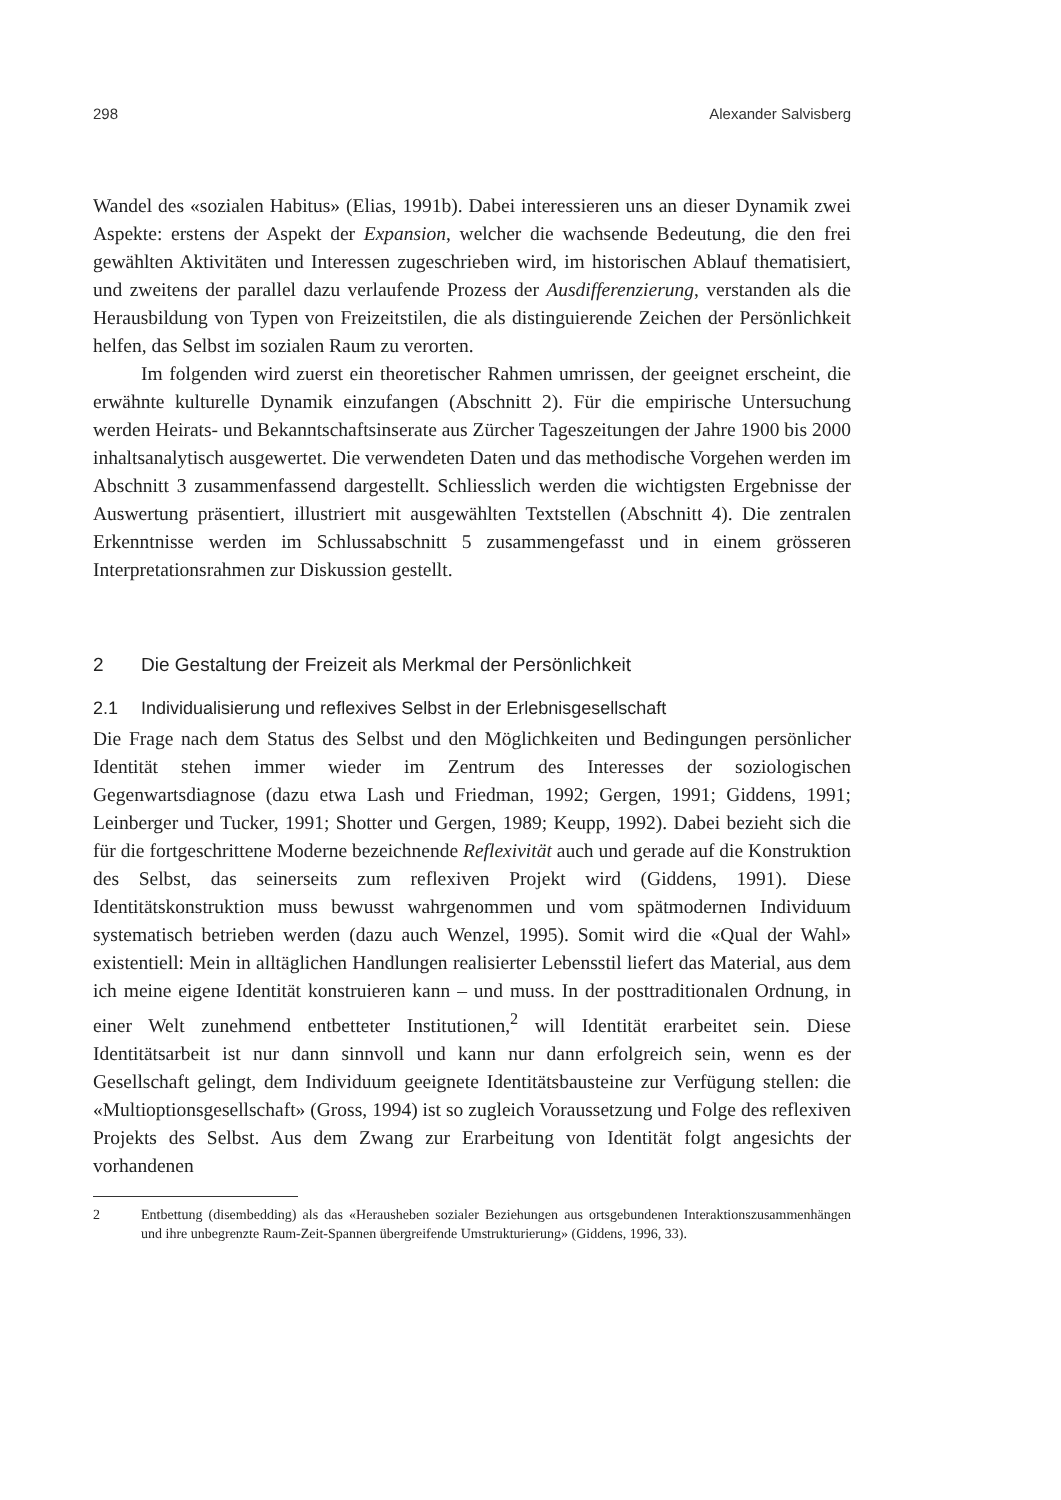298 Alexander Salvisberg
Wandel des «sozialen Habitus» (Elias, 1991b). Dabei interessieren uns an dieser Dynamik zwei Aspekte: erstens der Aspekt der Expansion, welcher die wachsende Bedeutung, die den frei gewählten Aktivitäten und Interessen zugeschrieben wird, im historischen Ablauf thematisiert, und zweitens der parallel dazu verlaufende Prozess der Ausdifferenzierung, verstanden als die Herausbildung von Typen von Freizeitstilen, die als distinguierende Zeichen der Persönlichkeit helfen, das Selbst im sozialen Raum zu verorten.
Im folgenden wird zuerst ein theoretischer Rahmen umrissen, der geeignet erscheint, die erwähnte kulturelle Dynamik einzufangen (Abschnitt 2). Für die empirische Untersuchung werden Heirats- und Bekanntschaftsinserate aus Zürcher Tageszeitungen der Jahre 1900 bis 2000 inhaltsanalytisch ausgewertet. Die verwendeten Daten und das methodische Vorgehen werden im Abschnitt 3 zusammenfassend dargestellt. Schliesslich werden die wichtigsten Ergebnisse der Auswertung präsentiert, illustriert mit ausgewählten Textstellen (Abschnitt 4). Die zentralen Erkenntnisse werden im Schlussabschnitt 5 zusammengefasst und in einem grösseren Interpretationsrahmen zur Diskussion gestellt.
2 Die Gestaltung der Freizeit als Merkmal der Persönlichkeit
2.1 Individualisierung und reflexives Selbst in der Erlebnisgesellschaft
Die Frage nach dem Status des Selbst und den Möglichkeiten und Bedingungen persönlicher Identität stehen immer wieder im Zentrum des Interesses der soziologischen Gegenwartsdiagnose (dazu etwa Lash und Friedman, 1992; Gergen, 1991; Giddens, 1991; Leinberger und Tucker, 1991; Shotter und Gergen, 1989; Keupp, 1992). Dabei bezieht sich die für die fortgeschrittene Moderne bezeichnende Reflexivität auch und gerade auf die Konstruktion des Selbst, das seinerseits zum reflexiven Projekt wird (Giddens, 1991). Diese Identitätskonstruktion muss bewusst wahrgenommen und vom spätmodernen Individuum systematisch betrieben werden (dazu auch Wenzel, 1995). Somit wird die «Qual der Wahl» existentiell: Mein in alltäglichen Handlungen realisierter Lebensstil liefert das Material, aus dem ich meine eigene Identität konstruieren kann – und muss. In der posttraditionalen Ordnung, in einer Welt zunehmend entbetteter Institutionen,<sup>2</sup> will Identität erarbeitet sein. Diese Identitätsarbeit ist nur dann sinnvoll und kann nur dann erfolgreich sein, wenn es der Gesellschaft gelingt, dem Individuum geeignete Identitätsbausteine zur Verfügung stellen: die «Multioptionsgesellschaft» (Gross, 1994) ist so zugleich Voraussetzung und Folge des reflexiven Projekts des Selbst. Aus dem Zwang zur Erarbeitung von Identität folgt angesichts der vorhandenen
2 Entbettung (disembedding) als das «Herausheben sozialer Beziehungen aus ortsgebundenen Interaktionszusammenhängen und ihre unbegrenzte Raum-Zeit-Spannen übergreifende Umstrukturierung» (Giddens, 1996, 33).